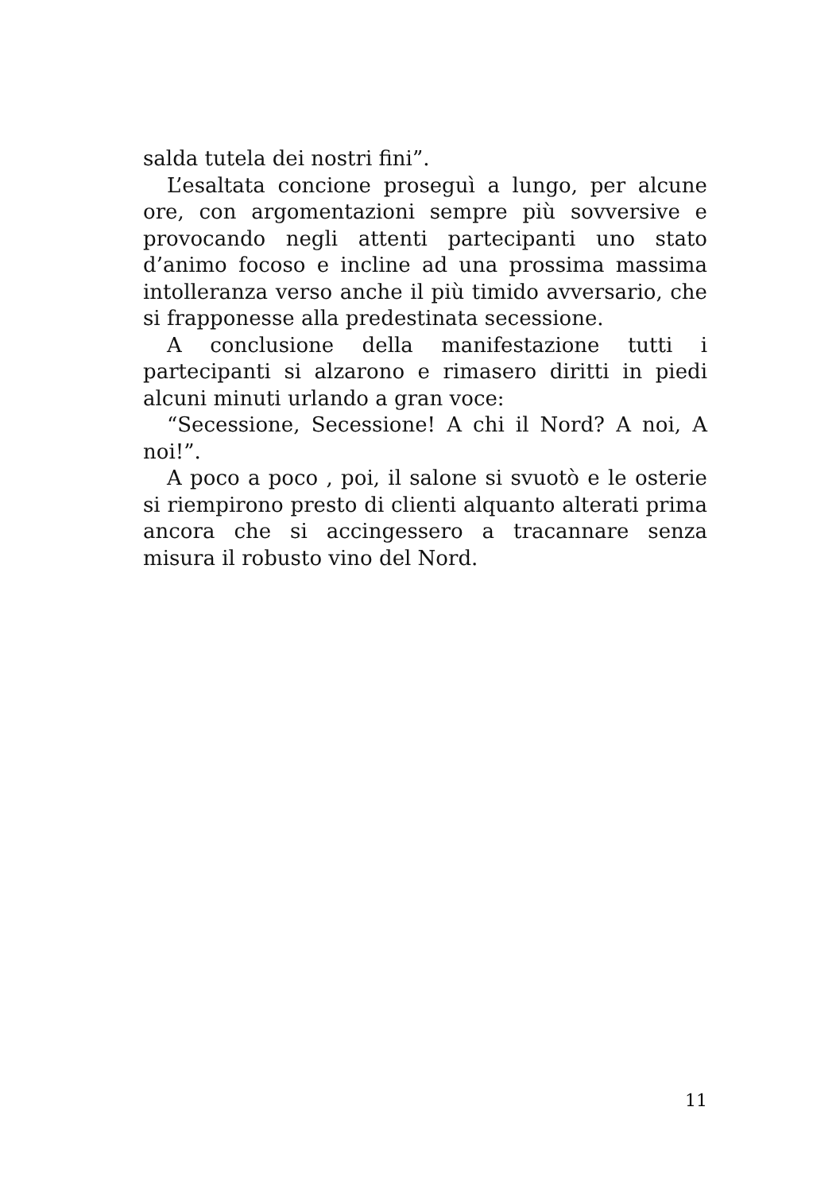salda tutela dei nostri fini”.
L’esaltata concione proseguì a lungo, per alcune ore, con argomentazioni sempre più sovversive e provocando negli attenti partecipanti uno stato d’animo focoso e incline ad una prossima massima intolleranza verso anche il più timido avversario, che si frapponesse alla predestinata secessione.
A conclusione della manifestazione tutti i partecipanti si alzarono e rimasero diritti in piedi alcuni minuti urlando a gran voce:
“Secessione, Secessione! A chi il Nord? A noi, A noi!”.
A poco a poco , poi, il salone si svuotò e le osterie si riempirono presto di clienti alquanto alterati prima ancora che si accingessero a tracannare senza misura il robusto vino del Nord.
11